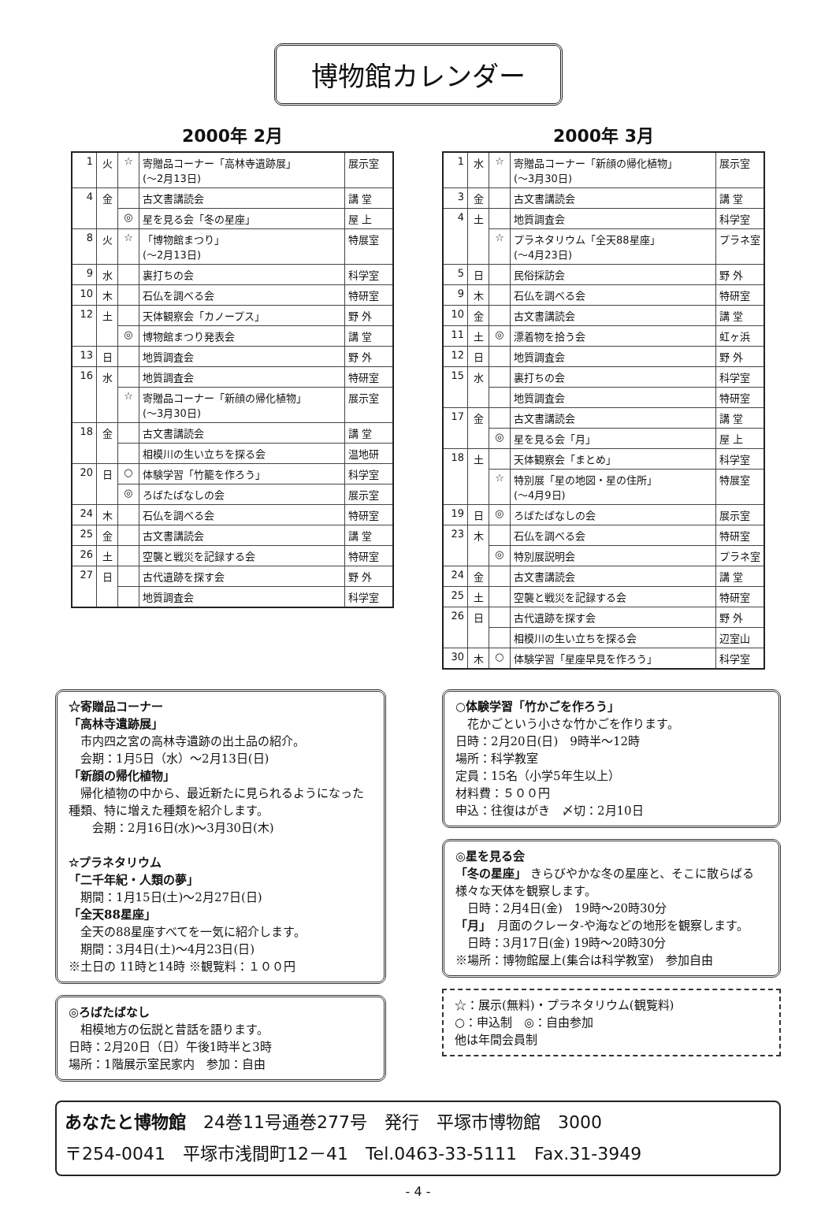博物館カレンダー
2000年 2月
| 1 | 火 | ☆ | 寄贈品コーナー「高林寺遺跡展」 (～2月13日) | 展示室 |
| 4 | 金 | | 古文書講読会 | 講 堂 |
| | | ◎ | 星を見る会「冬の星座」 | 屋 上 |
| 8 | 火 | ☆ | 「博物館まつり」 (～2月13日) | 特展室 |
| 9 | 水 | | 裏打ちの会 | 科学室 |
| 10 | 木 | | 石仏を調べる会 | 特研室 |
| 12 | 土 | | 天体観察会「カノープス」 | 野 外 |
| | | ◎ | 博物館まつり発表会 | 講 堂 |
| 13 | 日 | | 地質調査会 | 野 外 |
| 16 | 水 | | 地質調査会 | 特研室 |
| | | ☆ | 寄贈品コーナー「新顔の帰化植物」 (～3月30日) | 展示室 |
| 18 | 金 | | 古文書講読会 | 講 堂 |
| | | | 相模川の生い立ちを探る会 | 温地研 |
| 20 | 日 | ○ | 体験学習「竹籠を作ろう」 | 科学室 |
| | | ◎ | ろばたばなしの会 | 展示室 |
| 24 | 木 | | 石仏を調べる会 | 特研室 |
| 25 | 金 | | 古文書講読会 | 講 堂 |
| 26 | 土 | | 空襲と戦災を記録する会 | 特研室 |
| 27 | 日 | | 古代遺跡を探す会 | 野 外 |
| | | | 地質調査会 | 科学室 |
2000年 3月
| 1 | 水 | ☆ | 寄贈品コーナー「新顔の帰化植物」 (～3月30日) | 展示室 |
| 3 | 金 | | 古文書講読会 | 講 堂 |
| 4 | 土 | | 地質調査会 | 科学室 |
| | | ☆ | プラネタリウム「全天88星座」 (～4月23日) | プラネ室 |
| 5 | 日 | | 民俗採訪会 | 野 外 |
| 9 | 木 | | 石仏を調べる会 | 特研室 |
| 10 | 金 | | 古文書講読会 | 講 堂 |
| 11 | 土 | ◎ | 漂着物を拾う会 | 虹ヶ浜 |
| 12 | 日 | | 地質調査会 | 野 外 |
| 15 | 水 | | 裏打ちの会 | 科学室 |
| | | | 地質調査会 | 特研室 |
| 17 | 金 | | 古文書講読会 | 講 堂 |
| | | ◎ | 星を見る会「月」 | 屋 上 |
| 18 | 土 | | 天体観察会「まとめ」 | 科学室 |
| | | ☆ | 特別展「星の地図・星の住所」 (～4月9日) | 特展室 |
| 19 | 日 | ◎ | ろばたばなしの会 | 展示室 |
| 23 | 木 | | 石仏を調べる会 | 特研室 |
| | | ◎ | 特別展説明会 | プラネ室 |
| 24 | 金 | | 古文書講読会 | 講 堂 |
| 25 | 土 | | 空襲と戦災を記録する会 | 特研室 |
| 26 | 日 | | 古代遺跡を探す会 | 野 外 |
| | | | 相模川の生い立ちを探る会 | 辺室山 |
| 30 | 木 | ○ | 体験学習「星座早見を作ろう」 | 科学室 |
☆寄贈品コーナー
「高林寺遺跡展」
　市内四之宮の高林寺遺跡の出土品の紹介。
　会期：1月5日（水）～2月13日(日)
「新顔の帰化植物」
　帰化植物の中から、最近新たに見られるようになった種類、特に増えた種類を紹介します。
　　会期：2月16日(水)～3月30日(木)
☆プラネタリウム
「二千年紀・人類の夢」
　期間：1月15日(土)～2月27日(日)
「全天88星座」
　全天の88星座すべてを一気に紹介します。
　期間：3月4日(土)～4月23日(日)
※土日の 11時と14時 ※観覧料：１００円
◎ろばたばなし
　相模地方の伝説と昔話を語ります。
日時：2月20日（日）午後1時半と3時
場所：1階展示室民家内　参加：自由
○体験学習「竹かごを作ろう」
　花かごという小さな竹かごを作ります。
日時：2月20日(日)　9時半～12時
場所：科学教室
定員：15名（小学5年生以上）
材料費：５００円
申込：往復はがき　〆切：2月10日
◎星を見る会
「冬の星座」 きらびやかな冬の星座と、そこに散らばる様々な天体を観察します。
　日時：2月4日(金)　19時～20時30分
「月」　月面のクレータ-や海などの地形を観察します。
　日時：3月17日(金) 19時～20時30分
※場所：博物館屋上(集合は科学教室)　参加自由
☆：展示(無料)・プラネタリウム(観覧料)
○：申込制　◎：自由参加
他は年間会員制
あなたと博物館　24巻11号通巻277号　発行　平塚市博物館　3000
〒254-0041　平塚市浅間町12－41　Tel.0463-33-5111　Fax.31-3949
- 4 -